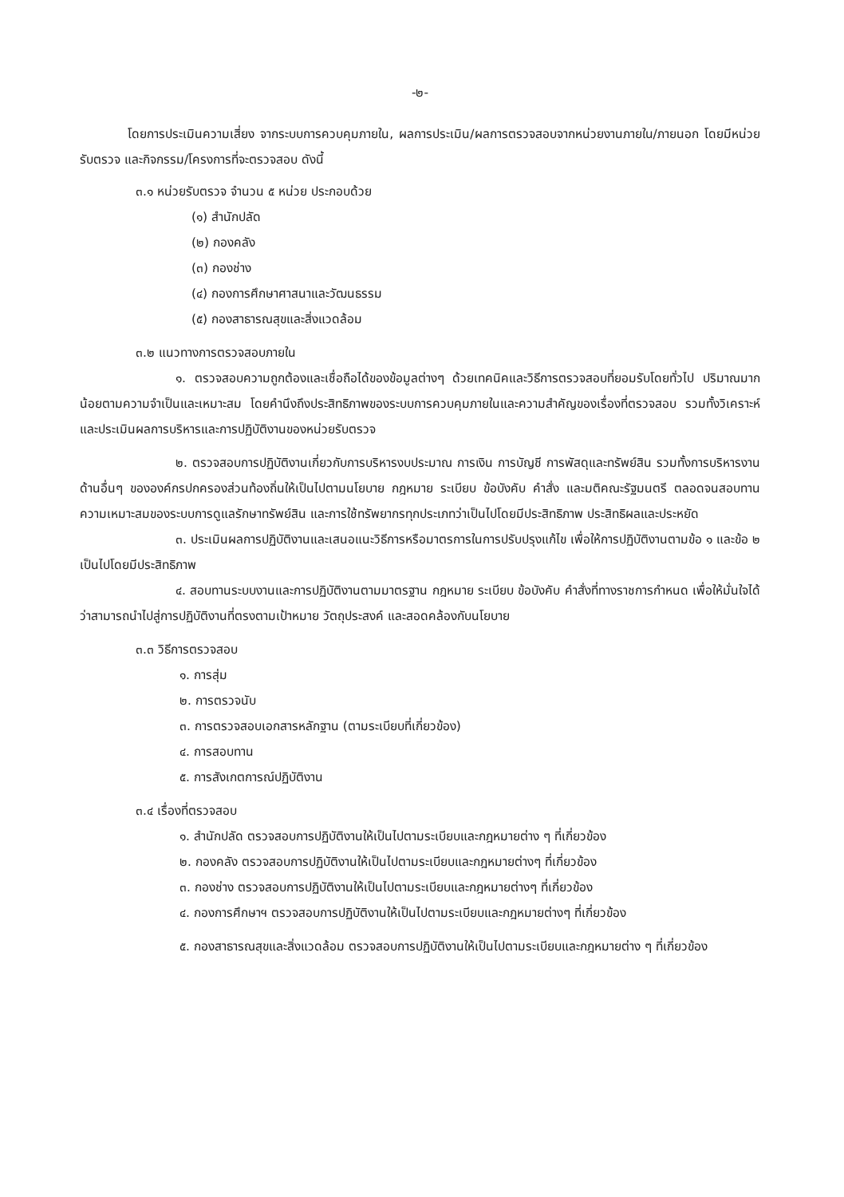-๒-
โดยการประเมินความเสี่ยง จากระบบการควบคุมภายใน, ผลการประเมิน/ผลการตรวจสอบจากหน่วยงานภายใน/ภายนอก โดยมีหน่วยรับตรวจ และกิจกรรม/โครงการที่จะตรวจสอบ ดังนี้
๓.๑ หน่วยรับตรวจ จำนวน ๕ หน่วย ประกอบด้วย
(๑) สำนักปลัด
(๒) กองคลัง
(๓) กองช่าง
(๔) กองการศึกษาศาสนาและวัฒนธรรม
(๕) กองสาธารณสุขและสิ่งแวดล้อม
๓.๒ แนวทางการตรวจสอบภายใน
๑. ตรวจสอบความถูกต้องและเชื่อถือได้ของข้อมูลต่างๆ ด้วยเทคนิคและวิธีการตรวจสอบที่ยอมรับโดยทั่วไป ปริมาณมากน้อยตามความจำเป็นและเหมาะสม โดยคำนึงถึงประสิทธิภาพของระบบการควบคุมภายในและความสำคัญของเรื่องที่ตรวจสอบ รวมทั้งวิเคราะห์และประเมินผลการบริหารและการปฏิบัติงานของหน่วยรับตรวจ
๒. ตรวจสอบการปฏิบัติงานเกี่ยวกับการบริหารงบประมาณ การเงิน การบัญชี การพัสดุและทรัพย์สิน รวมทั้งการบริหารงานด้านอื่นๆ ขององค์กรปกครองส่วนท้องถิ่นให้เป็นไปตามนโยบาย กฎหมาย ระเบียบ ข้อบังคับ คำสั่ง และมติคณะรัฐมนตรี ตลอดจนสอบทานความเหมาะสมของระบบการดูแลรักษาทรัพย์สิน และการใช้ทรัพยากรทุกประเภทว่าเป็นไปโดยมีประสิทธิภาพ ประสิทธิผลและประหยัด
๓. ประเมินผลการปฏิบัติงานและเสนอแนะวิธีการหรือมาตรการในการปรับปรุงแก้ไข เพื่อให้การปฏิบัติงานตามข้อ ๑ และข้อ ๒ เป็นไปโดยมีประสิทธิภาพ
๔. สอบทานระบบงานและการปฏิบัติงานตามมาตรฐาน กฎหมาย ระเบียบ ข้อบังคับ คำสั่งที่ทางราชการกำหนด เพื่อให้มั่นใจได้ว่าสามารถนำไปสู่การปฏิบัติงานที่ตรงตามเป้าหมาย วัตถุประสงค์ และสอดคล้องกับนโยบาย
๓.๓ วิธีการตรวจสอบ
๑. การสุ่ม
๒. การตรวจนับ
๓. การตรวจสอบเอกสารหลักฐาน (ตามระเบียบที่เกี่ยวข้อง)
๔. การสอบทาน
๕. การสังเกตการณ์ปฏิบัติงาน
๓.๔ เรื่องที่ตรวจสอบ
๑. สำนักปลัด ตรวจสอบการปฏิบัติงานให้เป็นไปตามระเบียบและกฎหมายต่าง ๆ ที่เกี่ยวข้อง
๒. กองคลัง ตรวจสอบการปฏิบัติงานให้เป็นไปตามระเบียบและกฎหมายต่างๆ ที่เกี่ยวข้อง
๓. กองช่าง ตรวจสอบการปฏิบัติงานให้เป็นไปตามระเบียบและกฎหมายต่างๆ ที่เกี่ยวข้อง
๔. กองการศึกษาฯ ตรวจสอบการปฏิบัติงานให้เป็นไปตามระเบียบและกฎหมายต่างๆ ที่เกี่ยวข้อง
๕. กองสาธารณสุขและสิ่งแวดล้อม ตรวจสอบการปฏิบัติงานให้เป็นไปตามระเบียบและกฎหมายต่าง ๆ ที่เกี่ยวข้อง